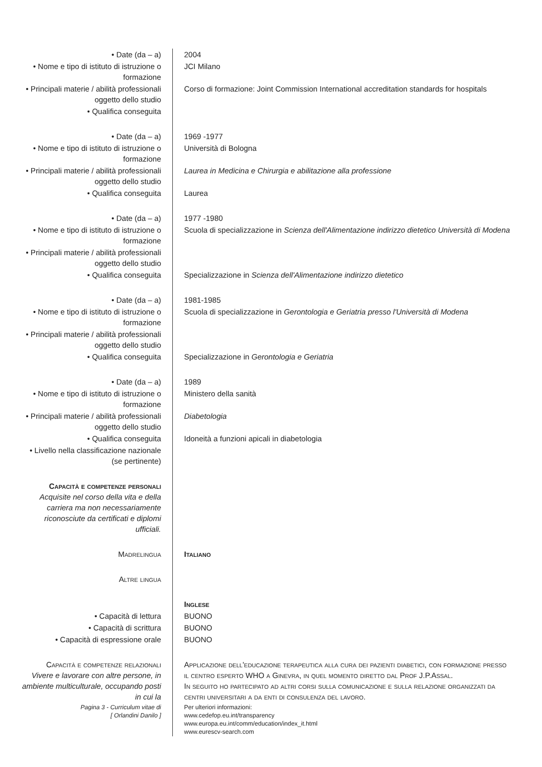| • Date (da – a) | 2004 |
| • Nome e tipo di istituto di istruzione o formazione | JCI Milano |
| • Principali materie / abilità professionali oggetto dello studio | Corso di formazione: Joint Commission International accreditation standards for hospitals |
| • Qualifica conseguita | |
| • Date (da – a) | 1969 -1977 |
| • Nome e tipo di istituto di istruzione o formazione | Università di Bologna |
| • Principali materie / abilità professionali oggetto dello studio | Laurea in Medicina e Chirurgia e abilitazione alla professione |
| • Qualifica conseguita | Laurea |
| • Date (da – a) | 1977 -1980 |
| • Nome e tipo di istituto di istruzione o formazione | Scuola di specializzazione in Scienza dell'Alimentazione indirizzo dietetico Università di Modena |
| • Principali materie / abilità professionali oggetto dello studio | |
| • Qualifica conseguita | Specializzazione in Scienza dell'Alimentazione indirizzo dietetico |
| • Date (da – a) | 1981-1985 |
| • Nome e tipo di istituto di istruzione o formazione | Scuola di specializzazione in Gerontologia e Geriatria presso l'Università di Modena |
| • Principali materie / abilità professionali oggetto dello studio | |
| • Qualifica conseguita | Specializzazione in Gerontologia e Geriatria |
| • Date (da – a) | 1989 |
| • Nome e tipo di istituto di istruzione o formazione | Ministero della sanità |
| • Principali materie / abilità professionali oggetto dello studio | Diabetologia |
| • Qualifica conseguita | Idoneità a funzioni apicali in diabetologia |
| • Livello nella classificazione nazionale (se pertinente) | |
| Capacità e competenze personali Acquisite nel corso della vita e della carriera ma non necessariamente riconosciute da certificati e diplomi ufficiali. | |
| Madrelingua | Italiano |
| Altre lingua | |
| | Inglese |
| • Capacità di lettura | BUONO |
| • Capacità di scrittura | BUONO |
| • Capacità di espressione orale | BUONO |
| Capacità e competenze relazionali Vivere e lavorare con altre persone, in ambiente multiculturale, occupando posti in cui la | Applicazione dell'educazione terapeutica alla cura dei pazienti diabetici, con formazione presso il centro esperto WHO a Ginevra, in quel momento diretto dal Prof J.P.Assal. In seguito ho partecipato ad altri corsi sulla comunicazione e sulla relazione organizzati da centri universitari a da enti di consulenza del lavoro. |
| Pagina 3 - Curriculum vitae di [ Orlandini Danilo ] | Per ulteriori informazioni: www.cedefop.eu.int/transparency www.europa.eu.int/comm/education/index_it.html www.eurescv-search.com |